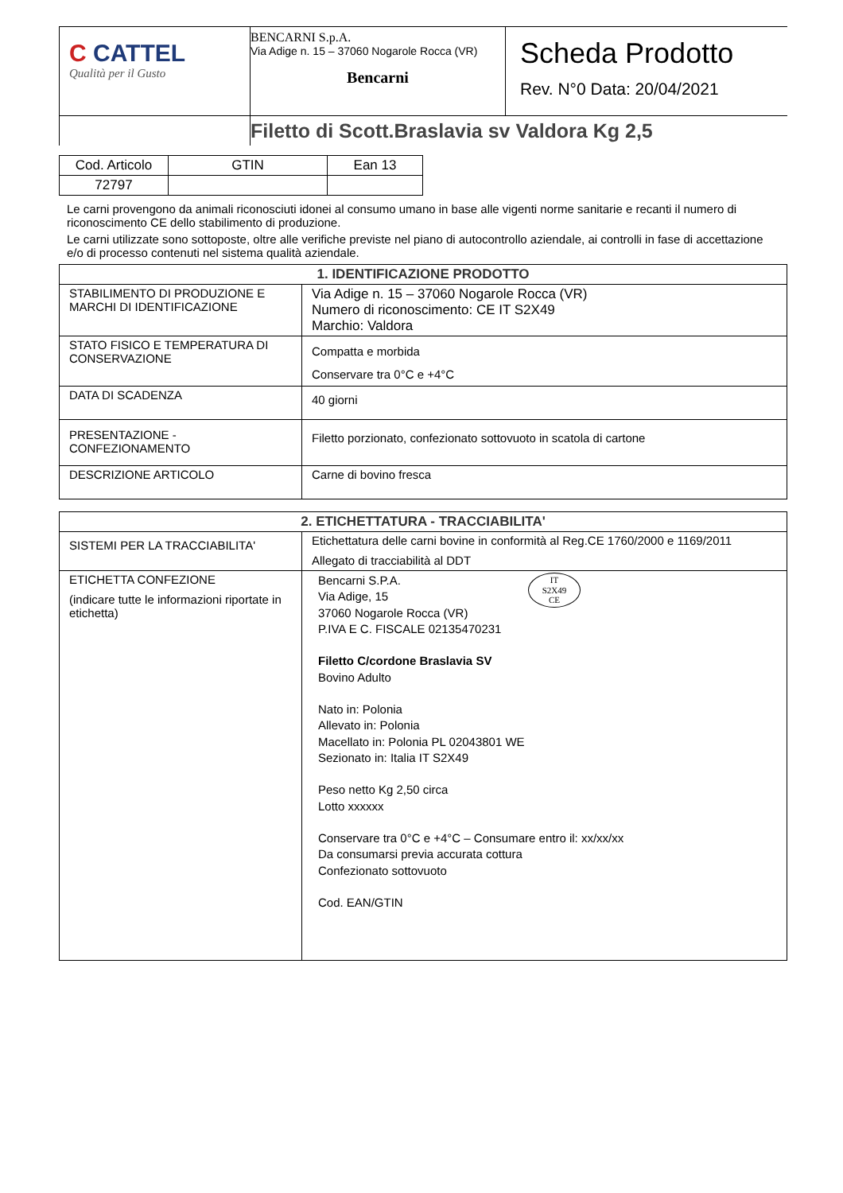| C CATTEL Qualità per il Gusto | BENCARNI S.p.A. Via Adige n. 15 – 37060 Nogarole Rocca (VR) Bencarni | Scheda Prodotto Rev. N°0 Data: 20/04/2021 |
| | Filetto di Scott.Braslavia sv Valdora Kg 2,5 | |
| Cod. Articolo | GTIN | Ean 13 |
| 72797 | | |
Le carni provengono da animali riconosciuti idonei al consumo umano in base alle vigenti norme sanitarie e recanti il numero di riconoscimento CE dello stabilimento di produzione.
Le carni utilizzate sono sottoposte, oltre alle verifiche previste nel piano di autocontrollo aziendale, ai controlli in fase di accettazione e/o di processo contenuti nel sistema qualità aziendale.
| 1. IDENTIFICAZIONE PRODOTTO | |
| STABILIMENTO DI PRODUZIONE E MARCHI DI IDENTIFICAZIONE | Via Adige n. 15 – 37060 Nogarole Rocca (VR) Numero di riconoscimento: CE IT S2X49 Marchio: Valdora |
| STATO FISICO E TEMPERATURA DI CONSERVAZIONE | Compatta e morbida Conservare tra 0°C e +4°C |
| DATA DI SCADENZA | 40 giorni |
| PRESENTAZIONE - CONFEZIONAMENTO | Filetto porzionato, confezionato sottovuoto in scatola di cartone |
| DESCRIZIONE ARTICOLO | Carne di bovino fresca |
| 2. ETICHETTATURA - TRACCIABILITA' | |
| SISTEMI PER LA TRACCIABILITA' | Etichettatura delle carni bovine in conformità al Reg.CE 1760/2000 e 1169/2011 Allegato di tracciabilità al DDT |
| ETICHETTA CONFEZIONE (indicare tutte le informazioni riportate in etichetta) | Bencarni S.P.A. Via Adige, 15 37060 Nogarole Rocca (VR) P.IVA E C. FISCALE 02135470231 IT S2X49 CE Filetto C/cordone Braslavia SV Bovino Adulto Nato in: Polonia Allevato in: Polonia Macellato in: Polonia PL 02043801 WE Sezionato in: Italia IT S2X49 Peso netto Kg 2,50 circa Lotto xxxxxx Conservare tra 0°C e +4°C – Consumare entro il: xx/xx/xx Da consumarsi previa accurata cottura Confezionato sottovuoto Cod. EAN/GTIN |